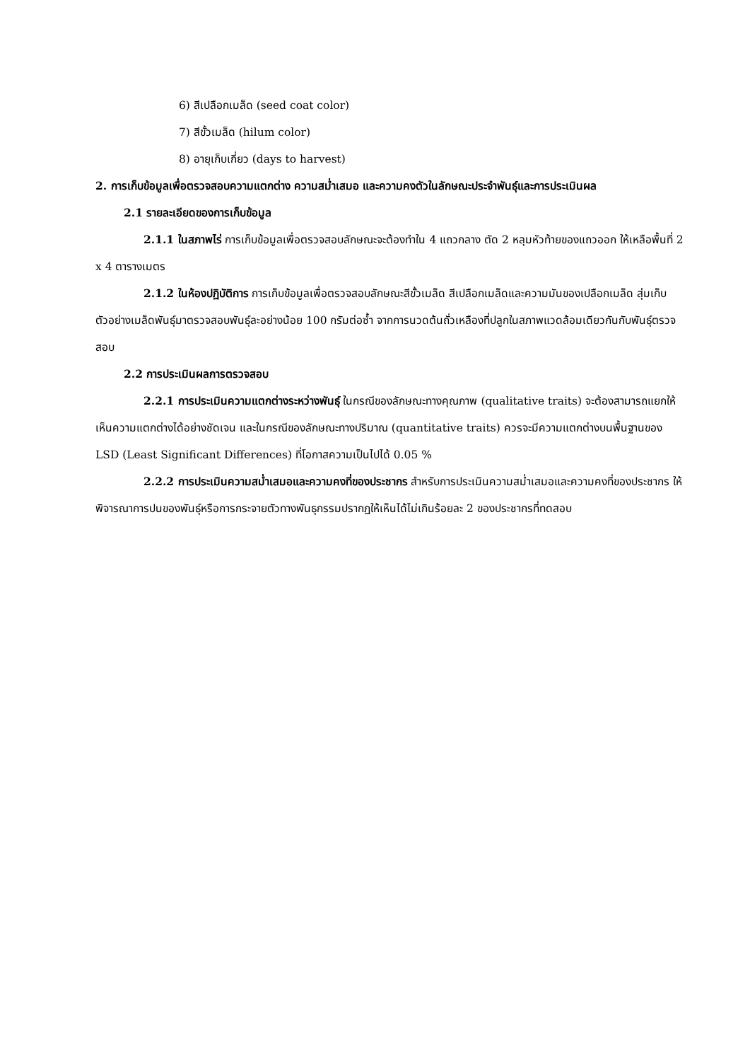6) สีเปลือกเมล็ด (seed coat color)
7) สีขั้วเมล็ด (hilum color)
8) อายุเก็บเกี่ยว (days to harvest)
2. การเก็บข้อมูลเพื่อตรวจสอบความแตกต่าง ความสม่ำเสมอ และความคงตัวในลักษณะประจำพันธุ์และการประเมินผล
2.1 รายละเอียดของการเก็บข้อมูล
2.1.1 ในสภาพไร่ การเก็บข้อมูลเพื่อตรวจสอบลักษณะจะต้องทำใน 4 แถวกลาง ตัด 2 หลุมหัวท้ายของแถวออก ให้เหลือพื้นที่ 2 x 4 ตารางเมตร
2.1.2 ในห้องปฏิบัติการ การเก็บข้อมูลเพื่อตรวจสอบลักษณะสีขั้วเมล็ด สีเปลือกเมล็ดและความมันของเปลือกเมล็ด สุ่มเก็บตัวอย่างเมล็ดพันธุ์มาตรวจสอบพันธุ์ละอย่างน้อย 100 กรัมต่อซ้ำ จากการนวดต้นถั่วเหลืองที่ปลูกในสภาพแวดล้อมเดียวกันกับพันธุ์ตรวจสอบ
2.2 การประเมินผลการตรวจสอบ
2.2.1 การประเมินความแตกต่างระหว่างพันธุ์ ในกรณีของลักษณะทางคุณภาพ (qualitative traits) จะต้องสามารถแยกให้เห็นความแตกต่างได้อย่างชัดเจน และในกรณีของลักษณะทางปริมาณ (quantitative traits) ควรจะมีความแตกต่างบนพื้นฐานของ LSD (Least Significant Differences) ที่โอกาสความเป็นไปได้ 0.05 %
2.2.2 การประเมินความสม่ำเสมอและความคงที่ของประชากร สำหรับการประเมินความสม่ำเสมอและความคงที่ของประชากร ให้พิจารณาการปนของพันธุ์หรือการกระจายตัวทางพันธุกรรมปรากฏให้เห็นได้ไม่เกินร้อยละ 2 ของประชากรที่ทดสอบ